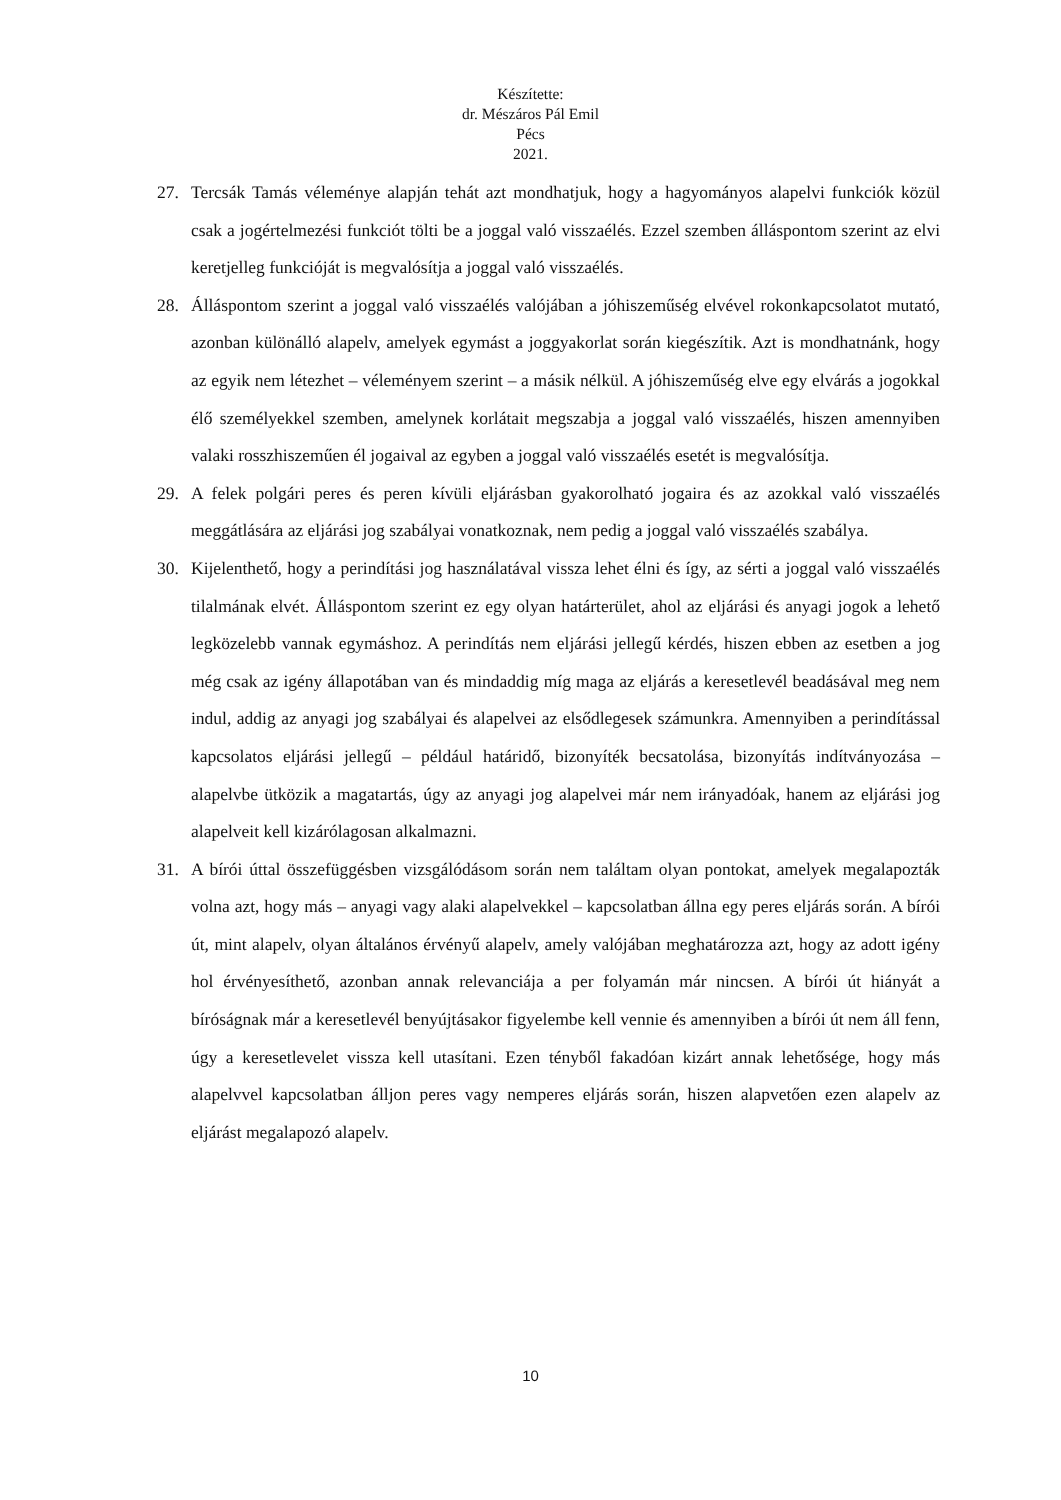Készítette:
dr. Mészáros Pál Emil
Pécs
2021.
27. Tercsák Tamás véleménye alapján tehát azt mondhatjuk, hogy a hagyományos alapelvi funkciók közül csak a jogértelmezési funkciót tölti be a joggal való visszaélés. Ezzel szemben álláspontom szerint az elvi keretjelleg funkcióját is megvalósítja a joggal való visszaélés.
28. Álláspontom szerint a joggal való visszaélés valójában a jóhiszeműség elvével rokonkapcsolatot mutató, azonban különálló alapelv, amelyek egymást a joggyakorlat során kiegészítik. Azt is mondhatnánk, hogy az egyik nem létezhet – véleményem szerint – a másik nélkül. A jóhiszeműség elve egy elvárás a jogokkal élő személyekkel szemben, amelynek korlátait megszabja a joggal való visszaélés, hiszen amennyiben valaki rosszhiszeműen él jogaival az egyben a joggal való visszaélés esetét is megvalósítja.
29. A felek polgári peres és peren kívüli eljárásban gyakorolható jogaira és az azokkal való visszaélés meggátlására az eljárási jog szabályai vonatkoznak, nem pedig a joggal való visszaélés szabálya.
30. Kijelenthető, hogy a perindítási jog használatával vissza lehet élni és így, az sérti a joggal való visszaélés tilalmának elvét. Álláspontom szerint ez egy olyan határterület, ahol az eljárási és anyagi jogok a lehető legközelebb vannak egymáshoz. A perindítás nem eljárási jellegű kérdés, hiszen ebben az esetben a jog még csak az igény állapotában van és mindaddig míg maga az eljárás a keresetlevél beadásával meg nem indul, addig az anyagi jog szabályai és alapelvei az elsődlegesek számunkra. Amennyiben a perindítással kapcsolatos eljárási jellegű – például határidő, bizonyíték becsatolása, bizonyítás indítványozása – alapelvbe ütközik a magatartás, úgy az anyagi jog alapelvei már nem irányadóak, hanem az eljárási jog alapelveit kell kizárólagosan alkalmazni.
31. A bírói úttal összefüggésben vizsgálódásom során nem találtam olyan pontokat, amelyek megalapozták volna azt, hogy más – anyagi vagy alaki alapelvekkel – kapcsolatban állna egy peres eljárás során. A bírói út, mint alapelv, olyan általános érvényű alapelv, amely valójában meghatározza azt, hogy az adott igény hol érvényesíthető, azonban annak relevanciája a per folyamán már nincsen. A bírói út hiányát a bíróságnak már a keresetlevél benyújtásakor figyelembe kell vennie és amennyiben a bírói út nem áll fenn, úgy a keresetlevelet vissza kell utasítani. Ezen tényből fakadóan kizárt annak lehetősége, hogy más alapelvvel kapcsolatban álljon peres vagy nemperes eljárás során, hiszen alapvetően ezen alapelv az eljárást megalapozó alapelv.
10